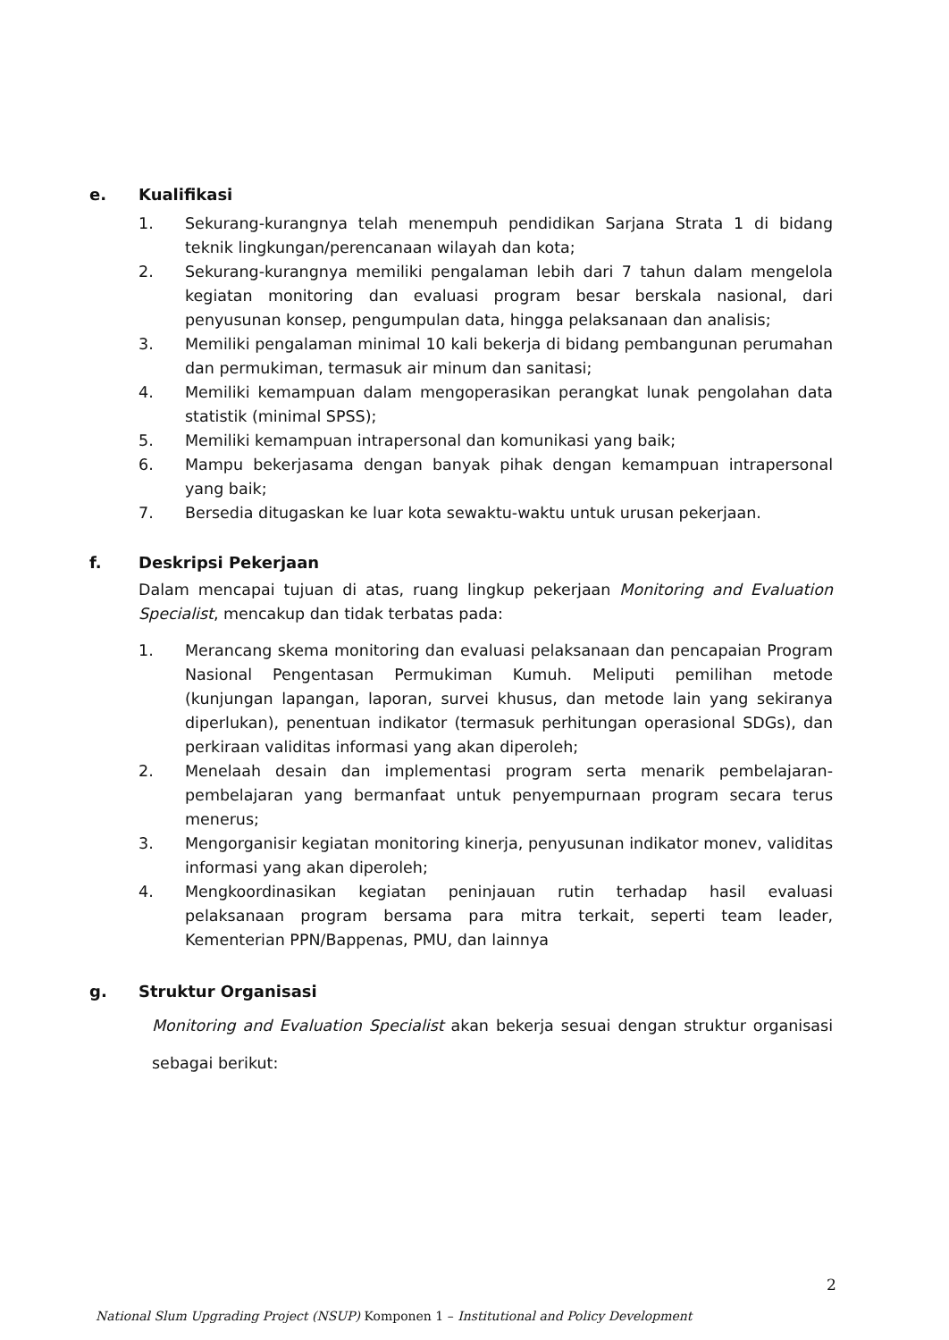e. Kualifikasi
1. Sekurang-kurangnya telah menempuh pendidikan Sarjana Strata 1 di bidang teknik lingkungan/perencanaan wilayah dan kota;
2. Sekurang-kurangnya memiliki pengalaman lebih dari 7 tahun dalam mengelola kegiatan monitoring dan evaluasi program besar berskala nasional, dari penyusunan konsep, pengumpulan data, hingga pelaksanaan dan analisis;
3. Memiliki pengalaman minimal 10 kali bekerja di bidang pembangunan perumahan dan permukiman, termasuk air minum dan sanitasi;
4. Memiliki kemampuan dalam mengoperasikan perangkat lunak pengolahan data statistik (minimal SPSS);
5. Memiliki kemampuan intrapersonal dan komunikasi yang baik;
6. Mampu bekerjasama dengan banyak pihak dengan kemampuan intrapersonal yang baik;
7. Bersedia ditugaskan ke luar kota sewaktu-waktu untuk urusan pekerjaan.
f. Deskripsi Pekerjaan
Dalam mencapai tujuan di atas, ruang lingkup pekerjaan Monitoring and Evaluation Specialist, mencakup dan tidak terbatas pada:
1. Merancang skema monitoring dan evaluasi pelaksanaan dan pencapaian Program Nasional Pengentasan Permukiman Kumuh. Meliputi pemilihan metode (kunjungan lapangan, laporan, survei khusus, dan metode lain yang sekiranya diperlukan), penentuan indikator (termasuk perhitungan operasional SDGs), dan perkiraan validitas informasi yang akan diperoleh;
2. Menelaah desain dan implementasi program serta menarik pembelajaran-pembelajaran yang bermanfaat untuk penyempurnaan program secara terus menerus;
3. Mengorganisir kegiatan monitoring kinerja, penyusunan indikator monev, validitas informasi yang akan diperoleh;
4. Mengkoordinasikan kegiatan peninjauan rutin terhadap hasil evaluasi pelaksanaan program bersama para mitra terkait, seperti team leader, Kementerian PPN/Bappenas, PMU, dan lainnya
g. Struktur Organisasi
Monitoring and Evaluation Specialist akan bekerja sesuai dengan struktur organisasi sebagai berikut:
2
National Slum Upgrading Project (NSUP) Komponen 1 – Institutional and Policy Development